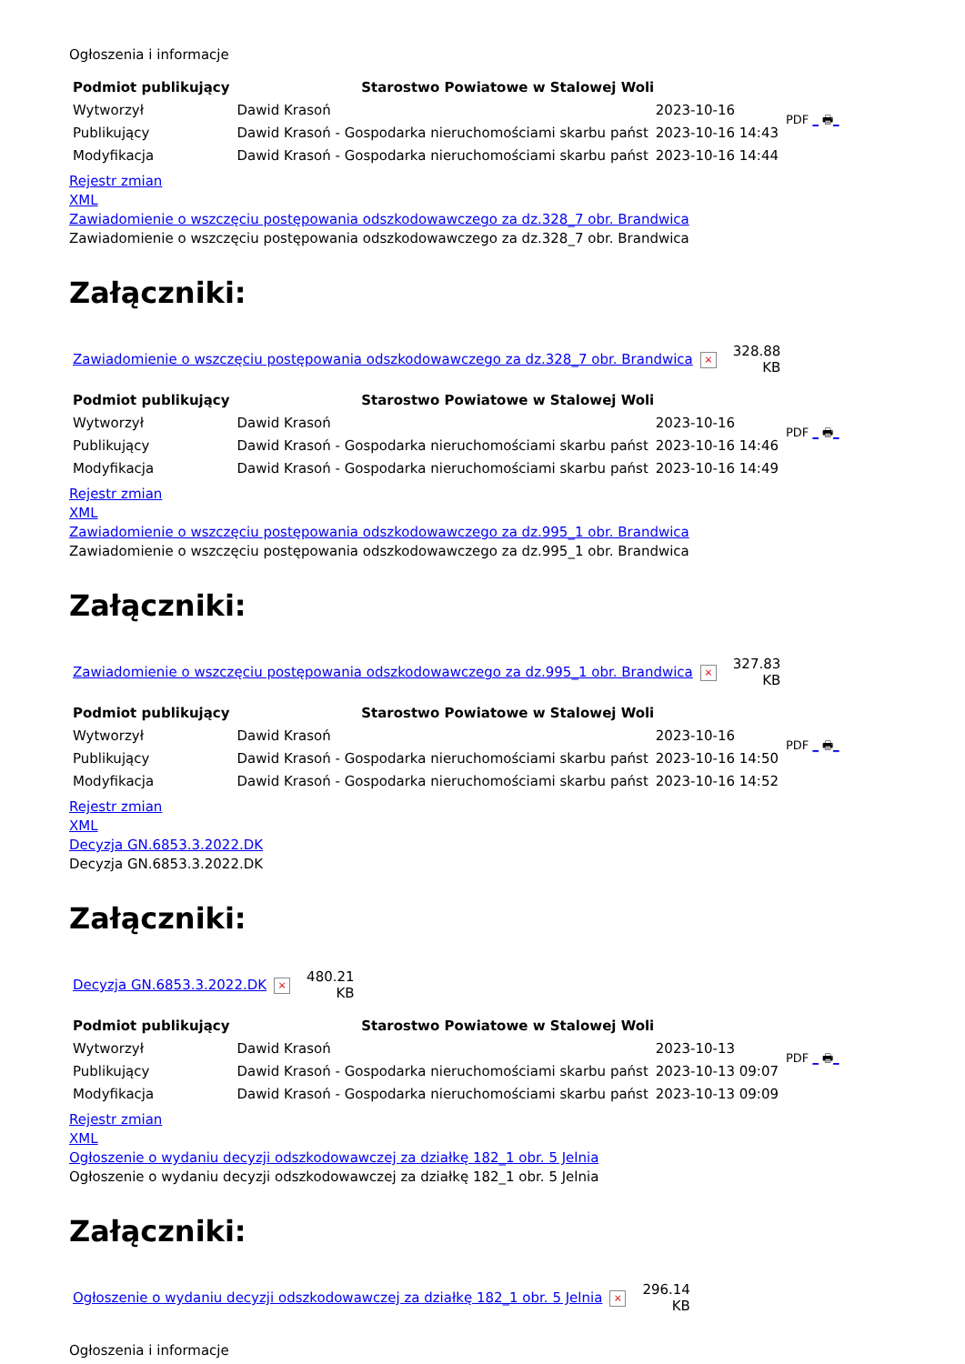Ogłoszenia i informacje
| Podmiot publikujący | Starostwo Powiatowe w Stalowej Woli | | PDF _ 🖶 _ |
| Wytworzył | Dawid Krasoń | 2023-10-16 | |
| Publikujący | Dawid Krasoń - Gospodarka nieruchomościami skarbu państ | 2023-10-16 14:43 | |
| Modyfikacja | Dawid Krasoń - Gospodarka nieruchomościami skarbu państ | 2023-10-16 14:44 | |
Rejestr zmian
XML
Zawiadomienie o wszczęciu postępowania odszkodowawczego za dz.328_7 obr. Brandwica
Zawiadomienie o wszczęciu postępowania odszkodowawczego za dz.328_7 obr. Brandwica
Załączniki:
| Zawiadomienie o wszczęciu postępowania odszkodowawczego za dz.328_7 obr. Brandwica | × | 328.88 KB |
| Podmiot publikujący | Starostwo Powiatowe w Stalowej Woli | | PDF _ 🖶 _ |
| Wytworzył | Dawid Krasoń | 2023-10-16 | |
| Publikujący | Dawid Krasoń - Gospodarka nieruchomościami skarbu państ | 2023-10-16 14:46 | |
| Modyfikacja | Dawid Krasoń - Gospodarka nieruchomościami skarbu państ | 2023-10-16 14:49 | |
Rejestr zmian
XML
Zawiadomienie o wszczęciu postępowania odszkodowawczego za dz.995_1 obr. Brandwica
Zawiadomienie o wszczęciu postępowania odszkodowawczego za dz.995_1 obr. Brandwica
Załączniki:
| Zawiadomienie o wszczęciu postępowania odszkodowawczego za dz.995_1 obr. Brandwica | × | 327.83 KB |
| Podmiot publikujący | Starostwo Powiatowe w Stalowej Woli | | PDF _ 🖶 _ |
| Wytworzył | Dawid Krasoń | 2023-10-16 | |
| Publikujący | Dawid Krasoń - Gospodarka nieruchomościami skarbu państ | 2023-10-16 14:50 | |
| Modyfikacja | Dawid Krasoń - Gospodarka nieruchomościami skarbu państ | 2023-10-16 14:52 | |
Rejestr zmian
XML
Decyzja GN.6853.3.2022.DK
Decyzja GN.6853.3.2022.DK
Załączniki:
| Decyzja GN.6853.3.2022.DK | × | 480.21 KB |
| Podmiot publikujący | Starostwo Powiatowe w Stalowej Woli | | PDF _ 🖶 _ |
| Wytworzył | Dawid Krasoń | 2023-10-13 | |
| Publikujący | Dawid Krasoń - Gospodarka nieruchomościami skarbu państ | 2023-10-13 09:07 | |
| Modyfikacja | Dawid Krasoń - Gospodarka nieruchomościami skarbu państ | 2023-10-13 09:09 | |
Rejestr zmian
XML
Ogłoszenie o wydaniu decyzji odszkodowawczej za działkę 182_1 obr. 5 Jelnia
Ogłoszenie o wydaniu decyzji odszkodowawczej za działkę 182_1 obr. 5 Jelnia
Załączniki:
| Ogłoszenie o wydaniu decyzji odszkodowawczej za działkę 182_1 obr. 5 Jelnia | × | 296.14 KB |
Ogłoszenia i informacje